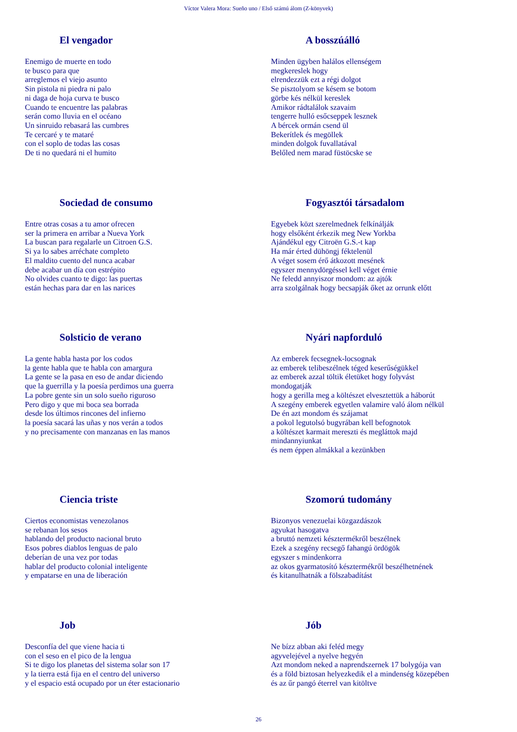Víctor Valera Mora: Sueño uno / Első számú álom (Z-könyvek)
El vengador
Enemigo de muerte en todo
te busco para que
arreglemos el viejo asunto
Sin pistola ni piedra ni palo
ni daga de hoja curva te busco
Cuando te encuentre las palabras
serán como lluvia en el océano
Un sinruido rebasará las cumbres
Te cercaré y te mataré
con el soplo de todas las cosas
De ti no quedará ni el humito
A bosszúálló
Minden ügyben halálos ellenségem
megkereslek hogy
elrendezzük ezt a régi dolgot
Se pisztolyom se késem se botom
görbe kés nélkül kereslek
Amikor rádtalálok szavaim
tengerre hulló esőcseppek lesznek
A bércek ormán csend ül
Bekerítlek és megöllek
minden dolgok fuvallatával
Belőled nem marad füstöcske se
Sociedad de consumo
Entre otras cosas a tu amor ofrecen
ser la primera en arribar a Nueva York
La buscan para regalarle un Citroen G.S.
Si ya lo sabes arréchate completo
El maldito cuento del nunca acabar
debe acabar un día con estrépito
No olvides cuanto te digo: las puertas
están hechas para dar en las narices
Fogyasztói társadalom
Egyebek közt szerelmednek felkínálják
hogy elsőként érkezik meg New Yorkba
Ajándékul egy Citroën G.S.-t kap
Ha már érted dühöngj féktelenül
A véget sosem érő átkozott mesének
egyszer mennydörgéssel kell véget érnie
Ne feledd annyiszor mondom: az ajtók
arra szolgálnak hogy becsapják őket az orrunk előtt
Solsticio de verano
La gente habla hasta por los codos
la gente habla que te habla con amargura
La gente se la pasa en eso de andar diciendo
que la guerrilla y la poesía perdimos una guerra
La pobre gente sin un solo sueño riguroso
Pero digo y que mi boca sea borrada
desde los últimos rincones del infierno
la poesía sacará las uñas y nos verán a todos
y no precisamente con manzanas en las manos
Nyári napforduló
Az emberek fecsegnek-locsognak
az emberek telibeszélnek téged keserűségükkel
az emberek azzal töltik életüket hogy folyvást
mondogatják
hogy a gerilla meg a költészet elvesztettük a háborút
A szegény emberek egyetlen valamire való álom nélkül
De én azt mondom és szájamat
a pokol legutolsó bugyrában kell befognotok
a költészet karmait mereszti és megláttok majd
mindannyiunkat
és nem éppen almákkal a kezünkben
Ciencia triste
Ciertos economistas venezolanos
se rebanan los sesos
hablando del producto nacional bruto
Esos pobres diablos lenguas de palo
deberían de una vez por todas
hablar del producto colonial inteligente
y empatarse en una de liberación
Szomorú tudomány
Bizonyos venezuelai közgazdászok
agyukat hasogatva
a bruttó nemzeti késztermékről beszélnek
Ezek a szegény recsegő fahangú ördögök
egyszer s mindenkorra
az okos gyarmatosító késztermékről beszélhetnének
és kitanulhatnák a fölszabadítást
Job
Desconfía del que viene hacia ti
con el seso en el pico de la lengua
Si te digo los planetas del sistema solar son 17
y la tierra está fija en el centro del universo
y el espacio está ocupado por un éter estacionario
Jób
Ne bízz abban aki feléd megy
agyvelejével a nyelve hegyén
Azt mondom neked a naprendszernek 17 bolygója van
és a föld biztosan helyezkedik el a mindenség közepében
és az űr pangó éterrel van kitöltve
26